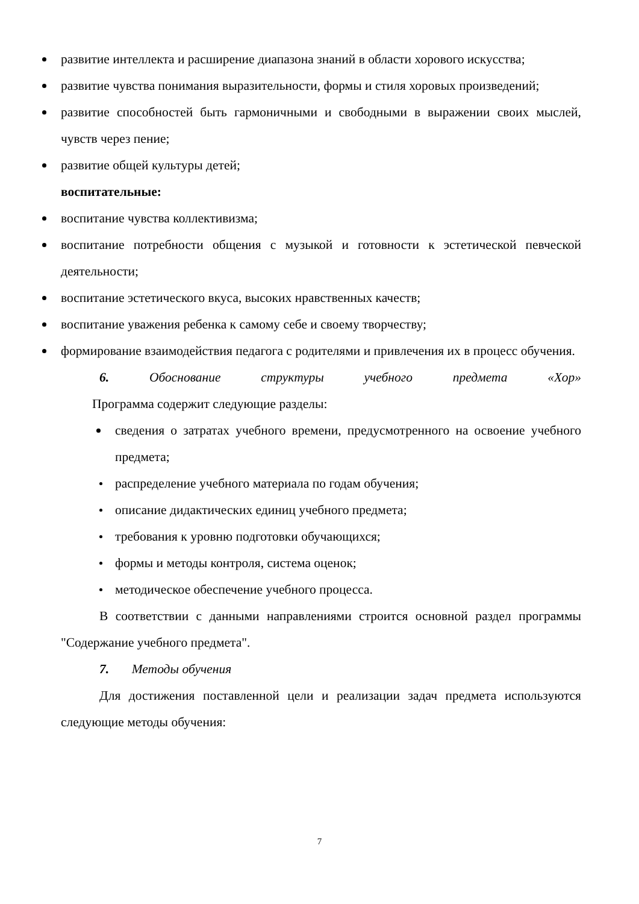развитие интеллекта и расширение диапазона знаний в области хорового искусства;
развитие чувства понимания выразительности, формы и стиля хоровых произведений;
развитие способностей быть гармоничными и свободными в выражении своих мыслей, чувств через пение;
развитие общей культуры детей;
воспитательные:
воспитание чувства коллективизма;
воспитание потребности общения с музыкой и готовности к эстетической певческой деятельности;
воспитание эстетического вкуса, высоких нравственных качеств;
воспитание уважения ребенка к самому себе и своему творчеству;
формирование взаимодействия педагога с родителями и привлечения их в процесс обучения.
6. Обоснование структуры учебного предмета «Хор»
Программа содержит следующие разделы:
сведения о затратах учебного времени, предусмотренного на освоение учебного предмета;
распределение учебного материала по годам обучения;
описание дидактических единиц учебного предмета;
требования к уровню подготовки обучающихся;
формы и методы контроля, система оценок;
методическое обеспечение учебного процесса.
В соответствии с данными направлениями строится основной раздел программы "Содержание учебного предмета".
7. Методы обучения
Для достижения поставленной цели и реализации задач предмета используются следующие методы обучения:
7